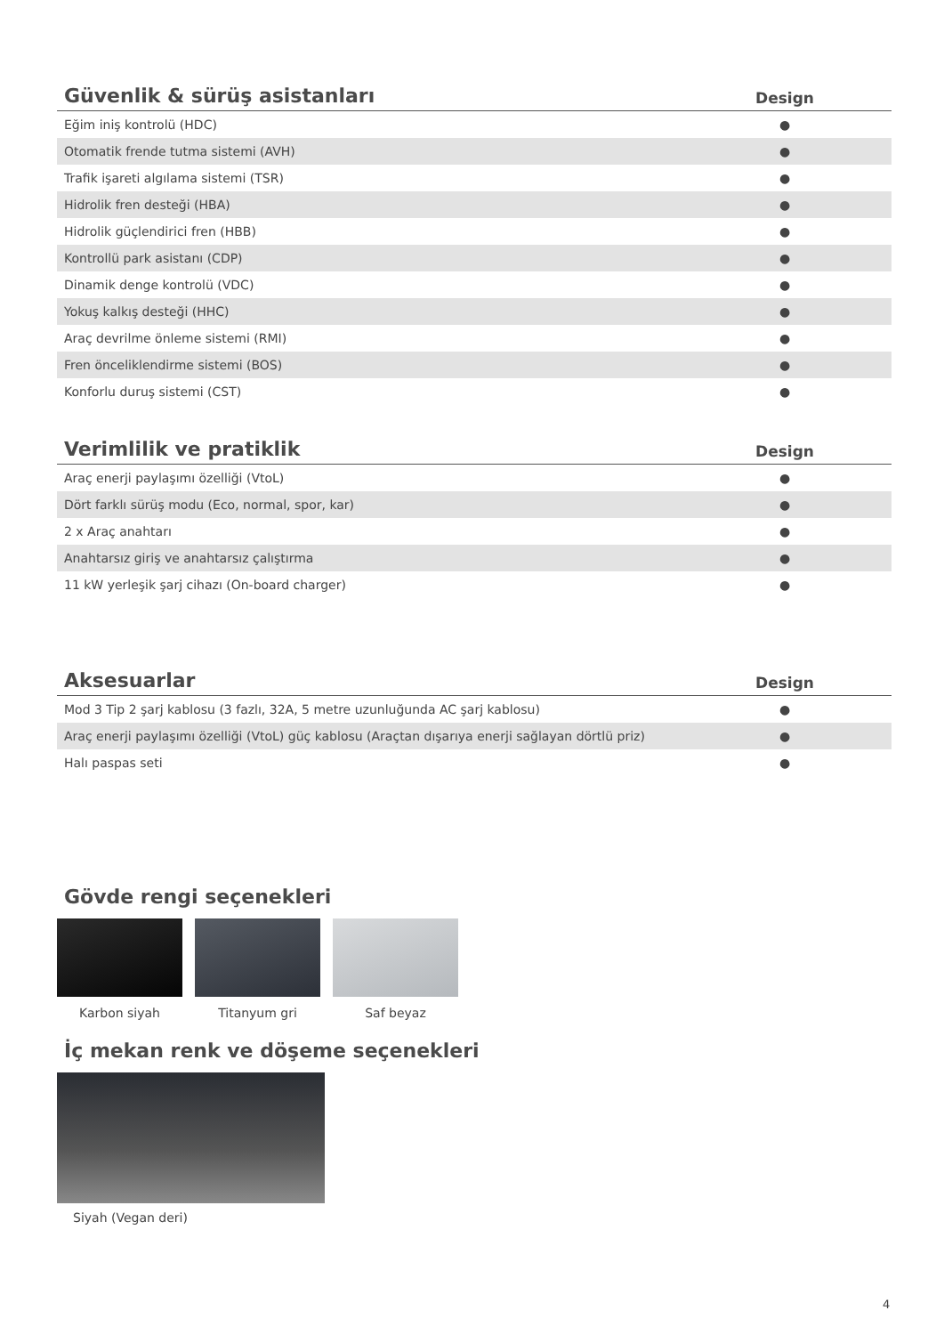| Güvenlik & sürüş asistanları | Design |
| --- | --- |
| Eğim iniş kontrolü (HDC) | ● |
| Otomatik frende tutma sistemi (AVH) | ● |
| Trafik işareti algılama sistemi (TSR) | ● |
| Hidrolik fren desteği (HBA) | ● |
| Hidrolik güçlendirici fren (HBB) | ● |
| Kontrollü park asistanı (CDP) | ● |
| Dinamik denge kontrolü (VDC) | ● |
| Yokuş kalkış desteği (HHC) | ● |
| Araç devrilme önleme sistemi (RMI) | ● |
| Fren önceliklendirme sistemi (BOS) | ● |
| Konforlu duruş sistemi (CST) | ● |
| Verimlilik ve pratiklik | Design |
| --- | --- |
| Araç enerji paylaşımı özelliği (VtoL) | ● |
| Dört farklı sürüş modu (Eco, normal, spor, kar) | ● |
| 2 x Araç anahtarı | ● |
| Anahtarsız giriş ve anahtarsız çalıştırma | ● |
| 11 kW yerleşik şarj cihazı (On-board charger) | ● |
| Aksesuarlar | Design |
| --- | --- |
| Mod 3 Tip 2 şarj kablosu (3 fazlı, 32A, 5 metre uzunluğunda AC şarj kablosu) | ● |
| Araç enerji paylaşımı özelliği (VtoL) güç kablosu (Araçtan dışarıya enerji sağlayan dörtlü priz) | ● |
| Halı paspas seti | ● |
Gövde rengi seçenekleri
Karbon siyah Titanyum gri Saf beyaz
İç mekan renk ve döşeme seçenekleri
Siyah (Vegan deri)
4